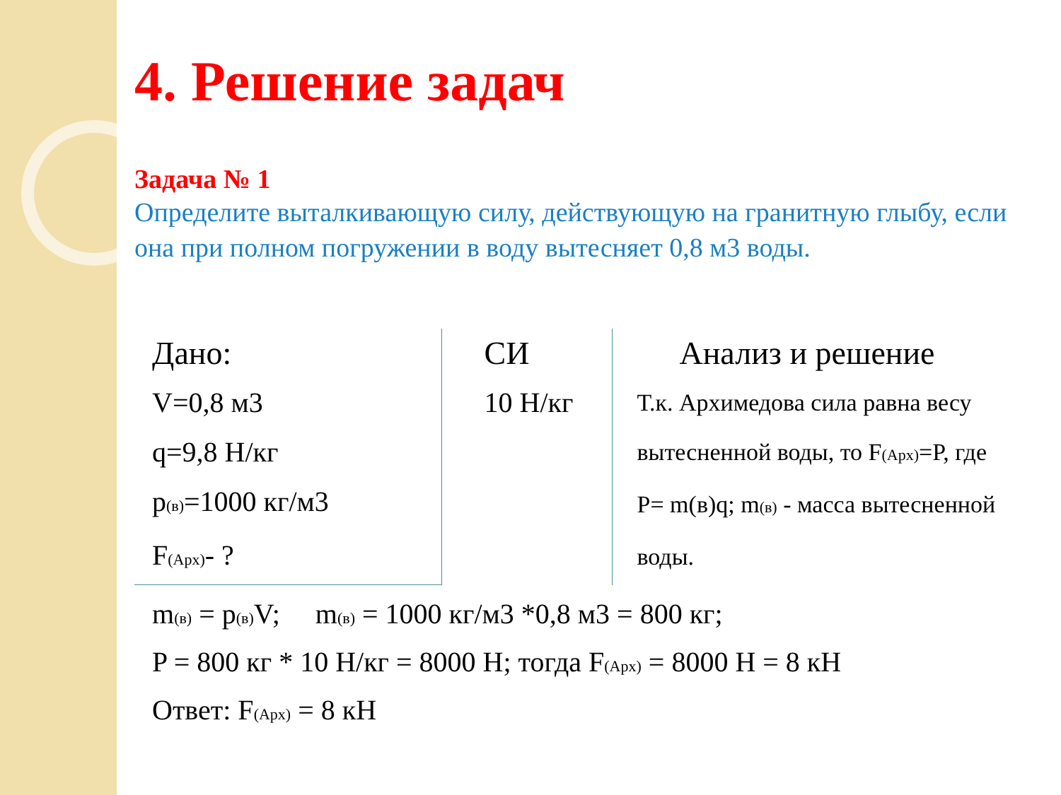4. Решение задач
Задача № 1
Определите выталкивающую силу, действующую на гранитную глыбу, если она при полном погружении в воду вытесняет 0,8 м3 воды.
Дано:
V=0,8 м3
q=9,8 Н/кг
p<sub>(в)</sub>=1000 кг/м3
F<sub>(Арх)</sub>- ?
СИ
10 Н/кг
Анализ и решение
Т.к. Архимедова сила равна весу
вытесненной воды, то F<sub>(Арх)</sub>=P, где
P= m(в)q; m<sub>(в)</sub> - масса вытесненной воды.
m<sub>(в)</sub> = p<sub>(в)</sub>V; m<sub>(в)</sub> = 1000 кг/м3 *0,8 м3 = 800 кг;
P = 800 кг * 10 Н/кг = 8000 Н; тогда F<sub>(Арх)</sub> = 8000 Н = 8 кН
Ответ: F<sub>(Арх)</sub> = 8 кН